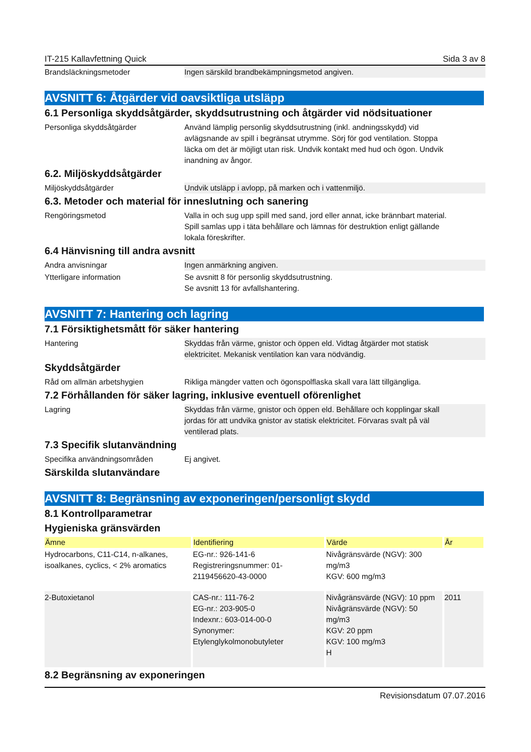IT-215 Kallavfettning Quick Sida 3 av 8
Brandsläckningsmetoder Ingen särskild brandbekämpningsmetod angiven.
AVSNITT 6: Åtgärder vid oavsiktliga utsläpp
6.1 Personliga skyddsåtgärder, skyddsutrustning och åtgärder vid nödsituationer
Personliga skyddsåtgärder Använd lämplig personlig skyddsutrustning (inkl. andningsskydd) vid avlägsnande av spill i begränsat utrymme. Sörj för god ventilation. Stoppa läcka om det är möjligt utan risk. Undvik kontakt med hud och ögon. Undvik inandning av ångor.
6.2. Miljöskyddsåtgärder
Miljöskyddsåtgärder Undvik utsläpp i avlopp, på marken och i vattenmiljö.
6.3. Metoder och material för inneslutning och sanering
Rengöringsmetod Valla in och sug upp spill med sand, jord eller annat, icke brännbart material. Spill samlas upp i täta behållare och lämnas för destruktion enligt gällande lokala föreskrifter.
6.4 Hänvisning till andra avsnitt
Andra anvisningar Ingen anmärkning angiven.
Ytterligare information Se avsnitt 8 för personlig skyddsutrustning.
Se avsnitt 13 för avfallshantering.
AVSNITT 7: Hantering och lagring
7.1 Försiktighetsmått för säker hantering
Hantering Skyddas från värme, gnistor och öppen eld. Vidtag åtgärder mot statisk elektricitet. Mekanisk ventilation kan vara nödvändig.
Skyddsåtgärder
Råd om allmän arbetshygien Rikliga mängder vatten och ögonspolflaska skall vara lätt tillgängliga.
7.2 Förhållanden för säker lagring, inklusive eventuell oförenlighet
Lagring Skyddas från värme, gnistor och öppen eld. Behållare och kopplingar skall jordas för att undvika gnistor av statisk elektricitet. Förvaras svalt på väl ventilerad plats.
7.3 Specifik slutanvändning
Specifika användningsområden Ej angivet.
Särskilda slutanvändare
AVSNITT 8: Begränsning av exponeringen/personligt skydd
8.1 Kontrollparametrar
Hygieniska gränsvärden
| Ämne | Identifiering | Värde | År |
| --- | --- | --- | --- |
| Hydrocarbons, C11-C14, n-alkanes, isoalkanes, cyclics, < 2% aromatics | EG-nr.: 926-141-6 Registreringsnummer: 01-2119456620-43-0000 | Nivågränsvärde (NGV): 300 mg/m3 KGV: 600 mg/m3 | |
| 2-Butoxietanol | CAS-nr.: 111-76-2 EG-nr.: 203-905-0 Indexnr.: 603-014-00-0 Synonymer: Etylenglykolmonobutyleter | Nivågränsvärde (NGV): 10 ppm Nivågränsvärde (NGV): 50 mg/m3 KGV: 20 ppm KGV: 100 mg/m3 H | 2011 |
8.2 Begränsning av exponeringen
Revisionsdatum 07.07.2016